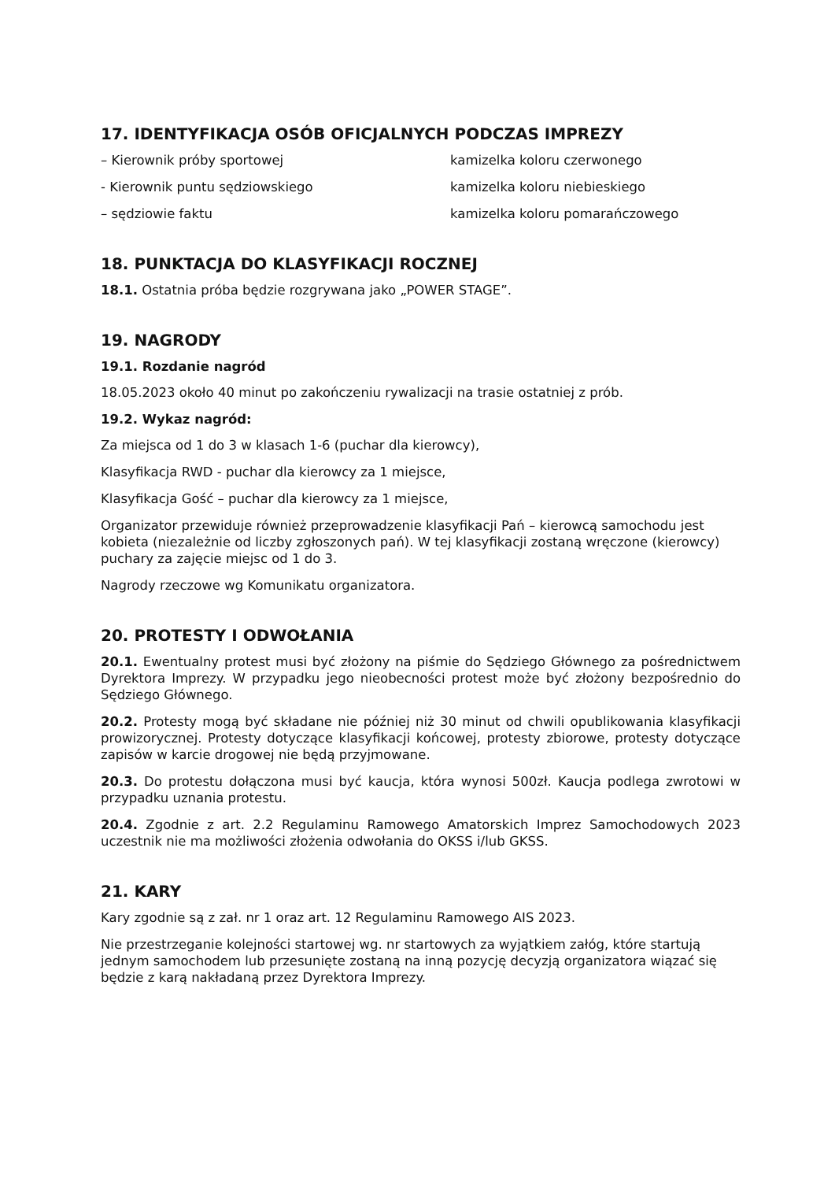17. IDENTYFIKACJA OSÓB OFICJALNYCH PODCZAS IMPREZY
– Kierownik próby sportowej kamizelka koloru czerwonego
- Kierownik puntu sędziowskiego kamizelka koloru niebieskiego
– sędziowie faktu kamizelka koloru pomarańczowego
18. PUNKTACJA DO KLASYFIKACJI ROCZNEJ
18.1. Ostatnia próba będzie rozgrywana jako „POWER STAGE”.
19. NAGRODY
19.1. Rozdanie nagród
18.05.2023 około 40 minut po zakończeniu rywalizacji na trasie ostatniej z prób.
19.2. Wykaz nagród:
Za miejsca od 1 do 3 w klasach 1-6 (puchar dla kierowcy),
Klasyfikacja RWD - puchar dla kierowcy za 1 miejsce,
Klasyfikacja Gość – puchar dla kierowcy za 1 miejsce,
Organizator przewiduje również przeprowadzenie klasyfikacji Pań – kierowcą samochodu jest kobieta (niezależnie od liczby zgłoszonych pań). W tej klasyfikacji zostaną wręczone (kierowcy) puchary za zajęcie miejsc od 1 do 3.
Nagrody rzeczowe wg Komunikatu organizatora.
20. PROTESTY I ODWOŁANIA
20.1. Ewentualny protest musi być złożony na piśmie do Sędziego Głównego za pośrednictwem Dyrektora Imprezy. W przypadku jego nieobecności protest może być złożony bezpośrednio do Sędziego Głównego.
20.2. Protesty mogą być składane nie później niż 30 minut od chwili opublikowania klasyfikacji prowizorycznej. Protesty dotyczące klasyfikacji końcowej, protesty zbiorowe, protesty dotyczące zapisów w karcie drogowej nie będą przyjmowane.
20.3. Do protestu dołączona musi być kaucja, która wynosi 500zł. Kaucja podlega zwrotowi w przypadku uznania protestu.
20.4. Zgodnie z art. 2.2 Regulaminu Ramowego Amatorskich Imprez Samochodowych 2023 uczestnik nie ma możliwości złożenia odwołania do OKSS i/lub GKSS.
21. KARY
Kary zgodnie są z zał. nr 1 oraz art. 12 Regulaminu Ramowego AIS 2023.
Nie przestrzeganie kolejności startowej wg. nr startowych za wyjątkiem załóg, które startują jednym samochodem lub przesunięte zostaną na inną pozycję decyzją organizatora wiązać się będzie z karą nakładaną przez Dyrektora Imprezy.